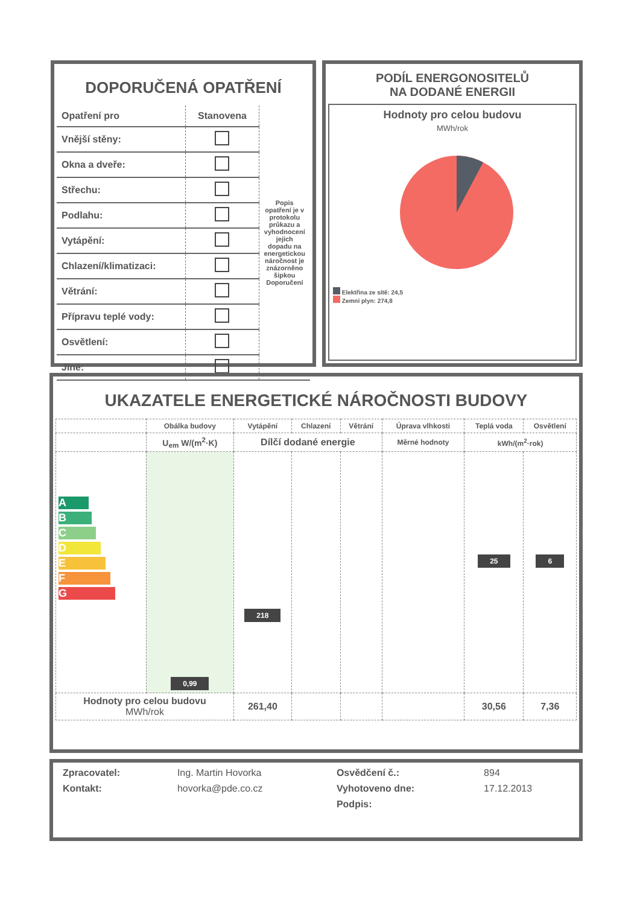DOPORUČENÁ OPATŘENÍ
| Opatření pro | Stanovena | Popis opatření je v protokolu průkazu a vyhodnocení jejich dopadu na energetickou náročnost je znázorněno šipkou Doporučení |
| --- | --- | --- |
| Vnější stěny: | | |
| Okna a dveře: | | |
| Střechu: | | |
| Podlahu: | | |
| Vytápění: | | |
| Chlazení/klimatizaci: | | |
| Větrání: | | |
| Přípravu teplé vody: | | |
| Osvětlení: | | |
| Jiné: | | |
PODÍL ENERGONOSITELŮ
NA DODANÉ ENERGII
Hodnoty pro celou budovu
MWh/rok
Elektřina ze sítě: 24,5
Zemní plyn: 274,8
UKAZATELE ENERGETICKÉ NÁROČNOSTI BUDOVY
| | Obálka budovy | Vytápění | Chlazení | Větrání | Úprava vlhkosti | Teplá voda | Osvětlení |
| --- | --- | --- | --- | --- | --- | --- | --- |
| | U<sub>em</sub> W/(m<sup>2</sup>·K) | Dílčí dodané energie | | | Měrné hodnoty | kWh/(m<sup>2</sup>·rok) | |
| A B C D E F G | 0,99 | 218 | | | | 25 | 6 |
| Hodnoty pro celou budovu MWh/rok | | 261,40 | | | | 30,56 | 7,36 |
| Zpracovatel: | Ing. Martin Hovorka | Osvědčení č.: | 894 |
| Kontakt: | hovorka@pde.co.cz | Vyhotoveno dne: | 17.12.2013 |
| | | Podpis: | |